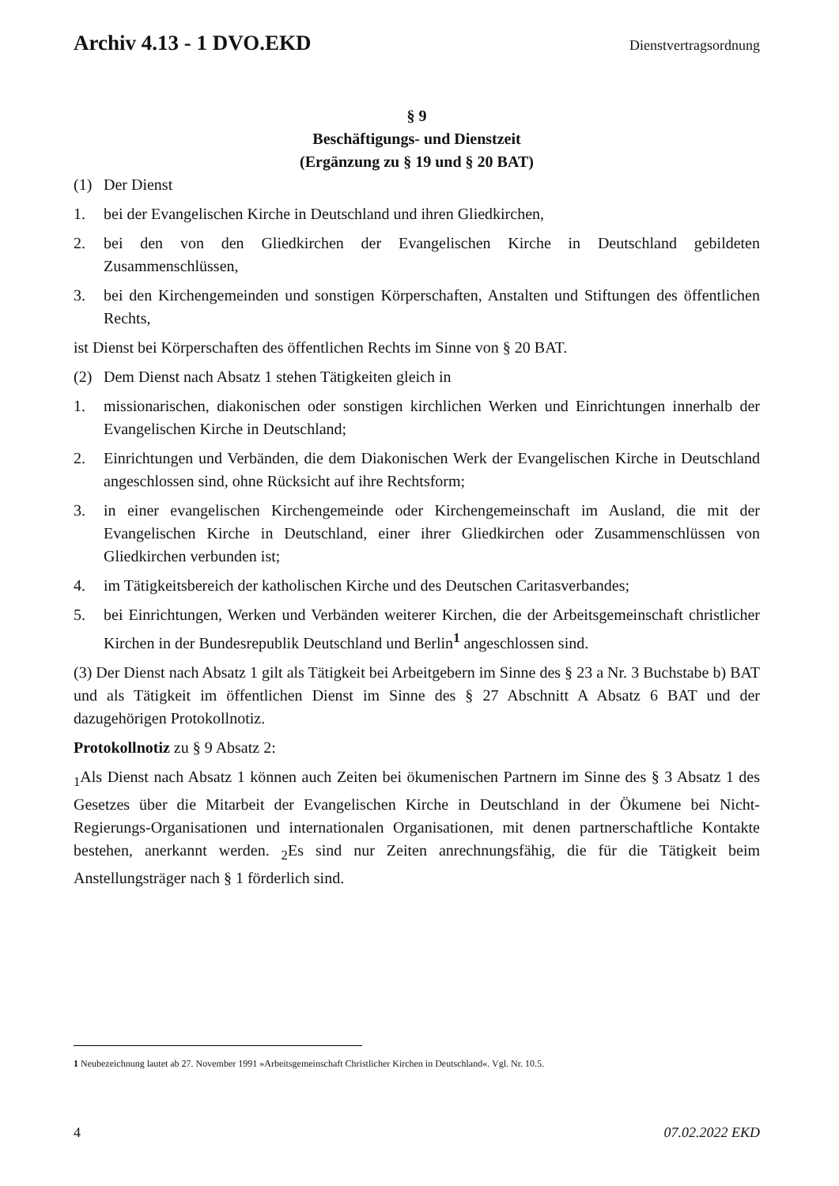Archiv 4.13 - 1 DVO.EKD Dienstvertragsordnung
§ 9
Beschäftigungs- und Dienstzeit
(Ergänzung zu § 19 und § 20 BAT)
(1) Der Dienst
1. bei der Evangelischen Kirche in Deutschland und ihren Gliedkirchen,
2. bei den von den Gliedkirchen der Evangelischen Kirche in Deutschland gebildeten Zusammenschlüssen,
3. bei den Kirchengemeinden und sonstigen Körperschaften, Anstalten und Stiftungen des öffentlichen Rechts,
ist Dienst bei Körperschaften des öffentlichen Rechts im Sinne von § 20 BAT.
(2) Dem Dienst nach Absatz 1 stehen Tätigkeiten gleich in
1. missionarischen, diakonischen oder sonstigen kirchlichen Werken und Einrichtungen innerhalb der Evangelischen Kirche in Deutschland;
2. Einrichtungen und Verbänden, die dem Diakonischen Werk der Evangelischen Kirche in Deutschland angeschlossen sind, ohne Rücksicht auf ihre Rechtsform;
3. in einer evangelischen Kirchengemeinde oder Kirchengemeinschaft im Ausland, die mit der Evangelischen Kirche in Deutschland, einer ihrer Gliedkirchen oder Zusammenschlüssen von Gliedkirchen verbunden ist;
4. im Tätigkeitsbereich der katholischen Kirche und des Deutschen Caritasverbandes;
5. bei Einrichtungen, Werken und Verbänden weiterer Kirchen, die der Arbeitsgemeinschaft christlicher Kirchen in der Bundesrepublik Deutschland und Berlin<sup>1</sup> angeschlossen sind.
(3) Der Dienst nach Absatz 1 gilt als Tätigkeit bei Arbeitgebern im Sinne des § 23 a Nr. 3 Buchstabe b) BAT und als Tätigkeit im öffentlichen Dienst im Sinne des § 27 Abschnitt A Absatz 6 BAT und der dazugehörigen Protokollnotiz.
Protokollnotiz zu § 9 Absatz 2:
<sub>1</sub>Als Dienst nach Absatz 1 können auch Zeiten bei ökumenischen Partnern im Sinne des § 3 Absatz 1 des Gesetzes über die Mitarbeit der Evangelischen Kirche in Deutschland in der Ökumene bei Nicht-Regierungs-Organisationen und internationalen Organisationen, mit denen partnerschaftliche Kontakte bestehen, anerkannt werden. <sub>2</sub>Es sind nur Zeiten anrechnungsfähig, die für die Tätigkeit beim Anstellungsträger nach § 1 förderlich sind.
1 Neubezeichnung lautet ab 27. November 1991 »Arbeitsgemeinschaft Christlicher Kirchen in Deutschland«. Vgl. Nr. 10.5.
4 07.02.2022 EKD